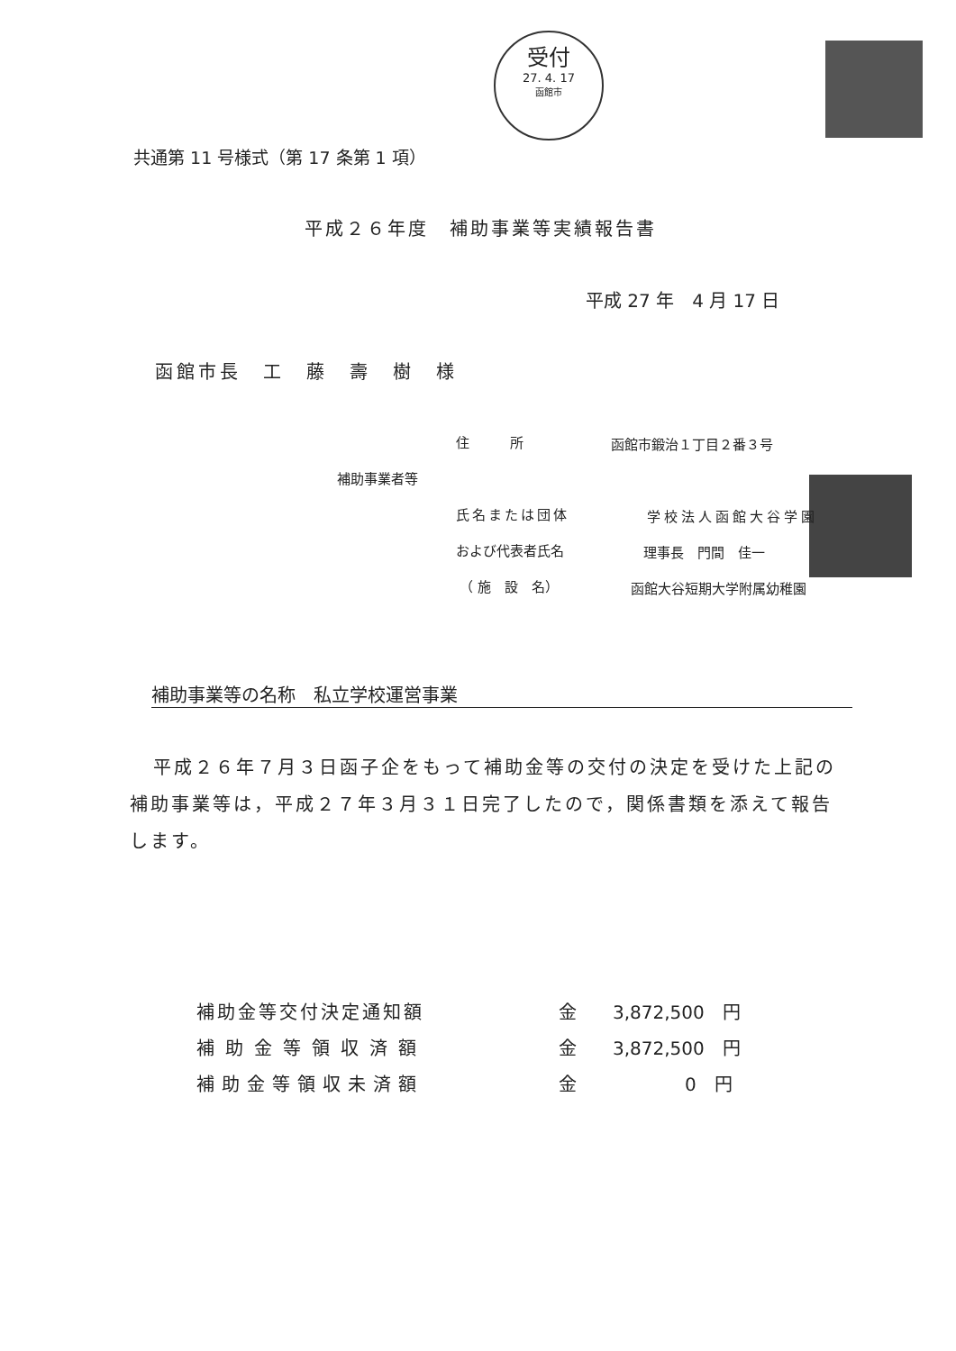受付
27. 4. 17
函館市
共通第 11 号様式（第 17 条第 1 項）
平成２６年度　補助事業等実績報告書
平成 27 年　4 月 17 日
函館市長　工　藤　壽　樹　様
住　　　所 函館市鍛治１丁目２番３号
補助事業者等
氏名または団体 学校法人函館大谷学園
および代表者氏名 理事長　門間　佳一
（ 施　設　名） 函館大谷短期大学附属幼稚園
補助事業等の名称　私立学校運営事業
平成２６年７月３日函子企をもって補助金等の交付の決定を受けた上記の補助事業等は，平成２７年３月３１日完了したので，関係書類を添えて報告します。
補助金等交付決定通知額
補助金等領収済額
補助金等領収未済額
金　　3,872,500　円
金　　3,872,500　円
金　　　　　　0　円